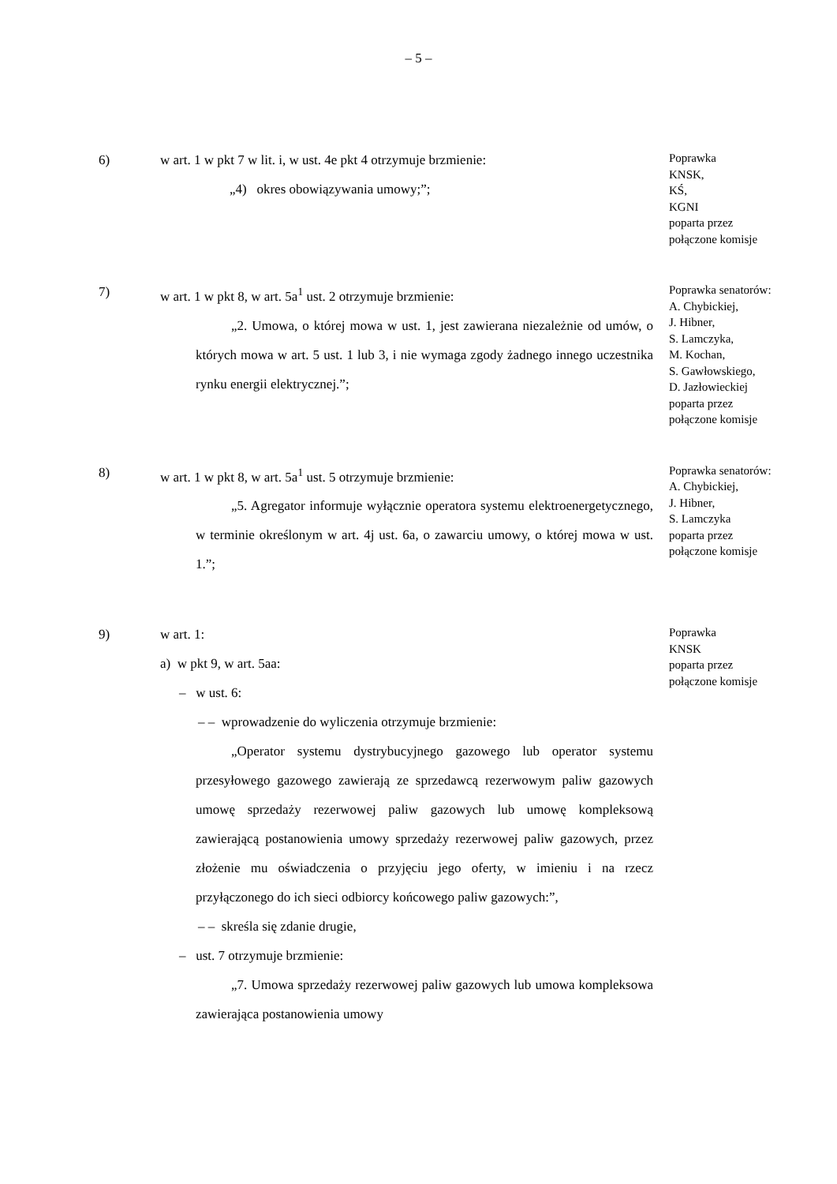– 5 –
6) w art. 1 w pkt 7 w lit. i, w ust. 4e pkt 4 otrzymuje brzmienie:
„4) okres obowiązywania umowy;”;
Poprawka
KNSK,
KŚ,
KGNI
poparta przez
połączone komisje
7) w art. 1 w pkt 8, w art. 5a<sup>1</sup> ust. 2 otrzymuje brzmienie:
„2. Umowa, o której mowa w ust. 1, jest zawierana niezależnie od umów, o których mowa w art. 5 ust. 1 lub 3, i nie wymaga zgody żadnego innego uczestnika rynku energii elektrycznej.”;
Poprawka senatorów:
A. Chybickiej,
J. Hibner,
S. Lamczyka,
M. Kochan,
S. Gawłowskiego,
D. Jazłowieckiej
poparta przez
połączone komisje
8) w art. 1 w pkt 8, w art. 5a<sup>1</sup> ust. 5 otrzymuje brzmienie:
„5. Agregator informuje wyłącznie operatora systemu elektroenergetycznego, w terminie określonym w art. 4j ust. 6a, o zawarciu umowy, o której mowa w ust. 1.”;
Poprawka senatorów:
A. Chybickiej,
J. Hibner,
S. Lamczyka
poparta przez
połączone komisje
9) w art. 1:
a) w pkt 9, w art. 5aa:
– w ust. 6:
– – wprowadzenie do wyliczenia otrzymuje brzmienie:
„Operator systemu dystrybucyjnego gazowego lub operator systemu przesyłowego gazowego zawierają ze sprzedawcą rezerwowym paliw gazowych umowę sprzedaży rezerwowej paliw gazowych lub umowę kompleksową zawierającą postanowienia umowy sprzedaży rezerwowej paliw gazowych, przez złożenie mu oświadczenia o przyjęciu jego oferty, w imieniu i na rzecz przyłączonego do ich sieci odbiorcy końcowego paliw gazowych:”,
– – skreśla się zdanie drugie,
– ust. 7 otrzymuje brzmienie:
„7. Umowa sprzedaży rezerwowej paliw gazowych lub umowa kompleksowa zawierająca postanowienia umowy
Poprawka
KNSK
poparta przez
połączone komisje